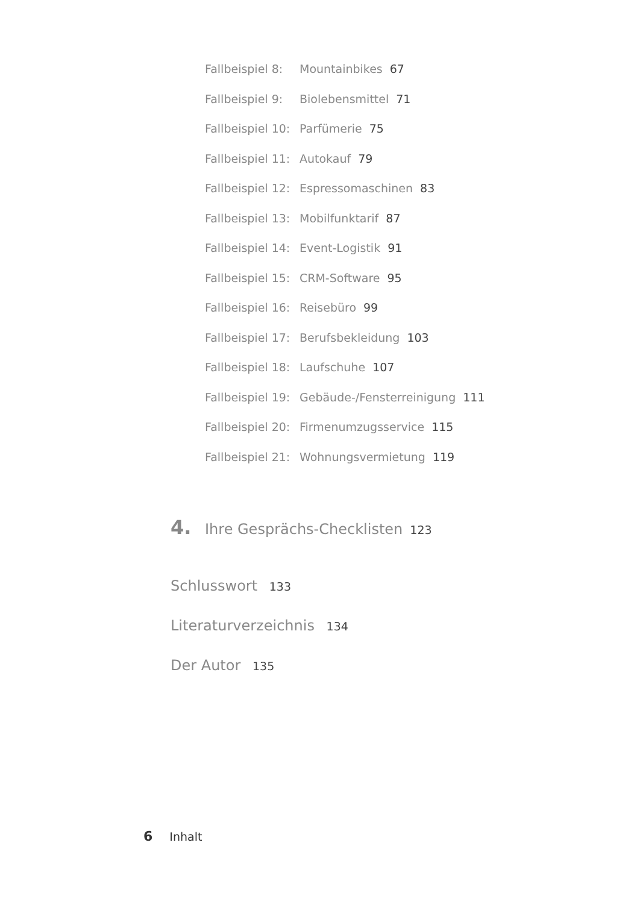Fallbeispiel 8: Mountainbikes 67
Fallbeispiel 9: Biolebensmittel 71
Fallbeispiel 10: Parfümerie 75
Fallbeispiel 11: Autokauf 79
Fallbeispiel 12: Espressomaschinen 83
Fallbeispiel 13: Mobilfunktarif 87
Fallbeispiel 14: Event-Logistik 91
Fallbeispiel 15: CRM-Software 95
Fallbeispiel 16: Reisebüro 99
Fallbeispiel 17: Berufsbekleidung 103
Fallbeispiel 18: Laufschuhe 107
Fallbeispiel 19: Gebäude-/Fensterreinigung 111
Fallbeispiel 20: Firmenumzugsservice 115
Fallbeispiel 21: Wohnungsvermietung 119
4. Ihre Gesprächs-Checklisten 123
Schlusswort 133
Literaturverzeichnis 134
Der Autor 135
6 Inhalt